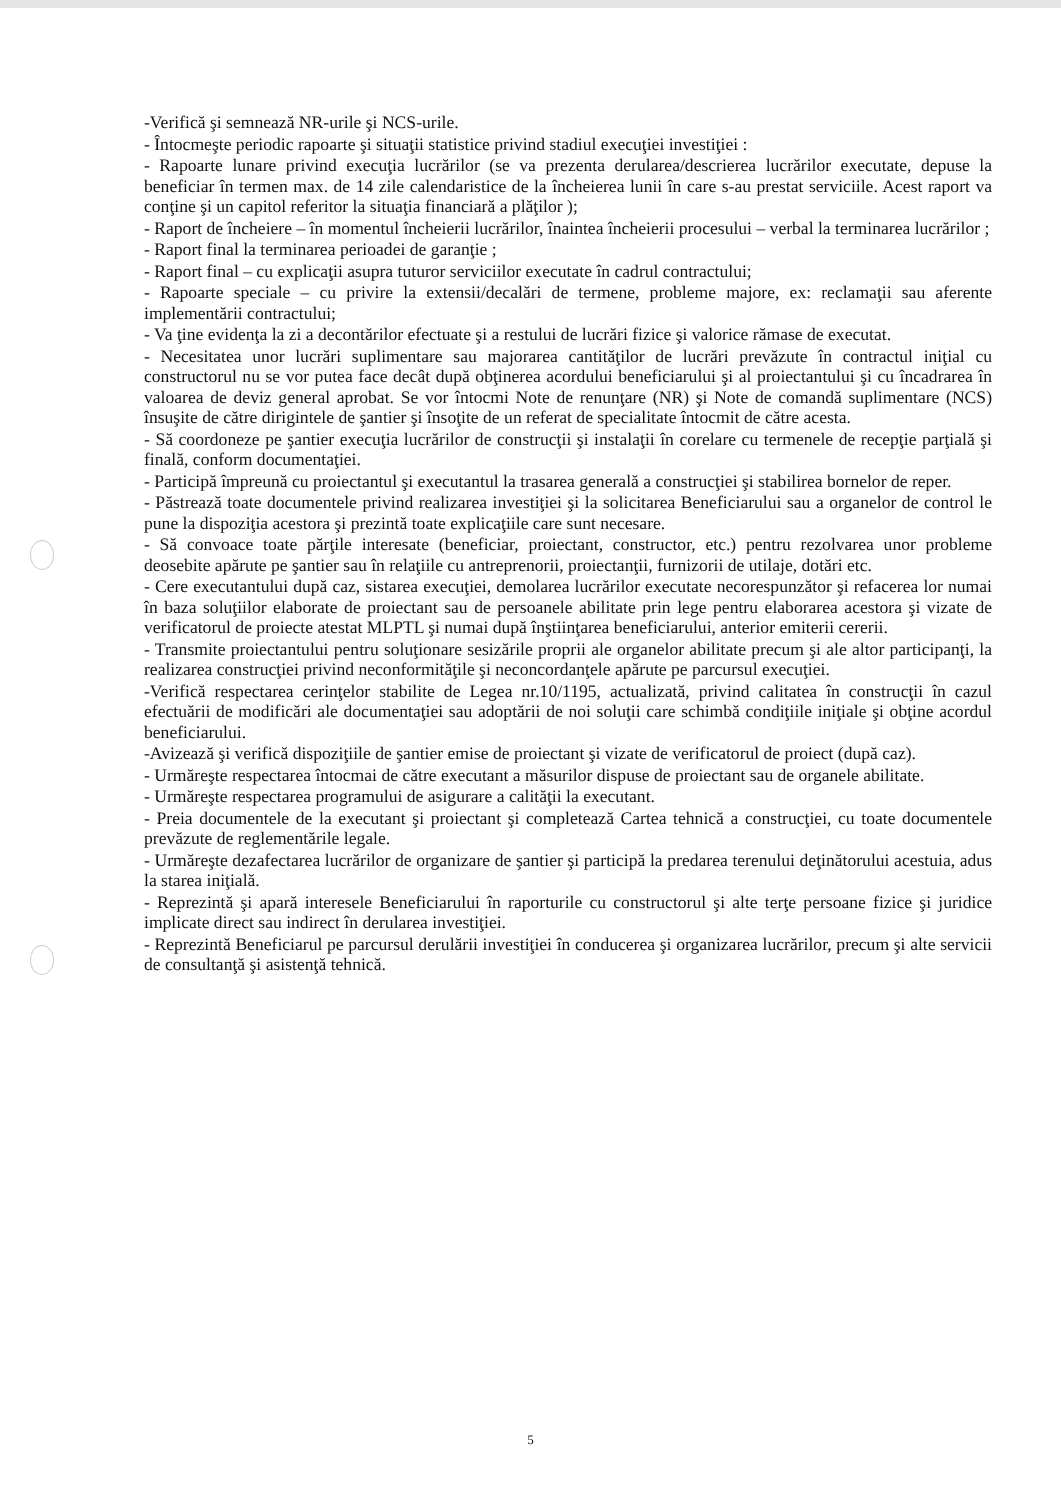-Verifică şi semnează NR-urile şi NCS-urile.
- Întocmeşte periodic rapoarte şi situaţii statistice privind stadiul execuţiei investiţiei :
- Rapoarte lunare privind execuţia lucrărilor (se va prezenta derularea/descrierea lucrărilor executate, depuse la beneficiar în termen max. de 14 zile calendaristice de la încheierea lunii în care s-au prestat serviciile. Acest raport va conţine şi un capitol referitor la situaţia financiară a plăţilor );
- Raport de încheiere – în momentul încheierii lucrărilor, înaintea încheierii procesului – verbal la terminarea lucrărilor ;
- Raport final la terminarea perioadei de garanţie ;
- Raport final – cu explicaţii asupra tuturor serviciilor executate în cadrul contractului;
- Rapoarte speciale – cu privire la extensii/decalări de termene, probleme majore, ex: reclamaţii sau aferente implementării contractului;
- Va ţine evidenţa la zi a decontărilor efectuate şi a restului de lucrări fizice şi valorice rămase de executat.
- Necesitatea unor lucrări suplimentare sau majorarea cantităţilor de lucrări prevăzute în contractul iniţial cu constructorul nu se vor putea face decât după obţinerea acordului beneficiarului şi al proiectantului şi cu încadrarea în valoarea de deviz general aprobat. Se vor întocmi Note de renunţare (NR) şi Note de comandă suplimentare (NCS) însuşite de către dirigintele de şantier şi însoţite de un referat de specialitate întocmit de către acesta.
- Să coordoneze pe şantier execuţia lucrărilor de construcţii şi instalaţii în corelare cu termenele de recepţie parţială şi finală, conform documentaţiei.
- Participă împreună cu proiectantul şi executantul la trasarea generală a construcţiei şi stabilirea bornelor de reper.
- Păstrează toate documentele privind realizarea investiţiei şi la solicitarea Beneficiarului sau a organelor de control le pune la dispoziţia acestora şi prezintă toate explicaţiile care sunt necesare.
- Să convoace toate părţile interesate (beneficiar, proiectant, constructor, etc.) pentru rezolvarea unor probleme deosebite apărute pe şantier sau în relaţiile cu antreprenorii, proiectanţii, furnizorii de utilaje, dotări etc.
- Cere executantului după caz, sistarea execuţiei, demolarea lucrărilor executate necorespunzător şi refacerea lor numai în baza soluţiilor elaborate de proiectant sau de persoanele abilitate prin lege pentru elaborarea acestora şi vizate de verificatorul de proiecte atestat MLPTL şi numai după înştiinţarea beneficiarului, anterior emiterii cererii.
- Transmite proiectantului pentru soluţionare sesizările proprii ale organelor abilitate precum şi ale altor participanţi, la realizarea construcţiei privind neconformităţile şi neconcordanţele apărute pe parcursul execuţiei.
-Verifică respectarea cerinţelor stabilite de Legea nr.10/1195, actualizată, privind calitatea în construcţii în cazul efectuării de modificări ale documentaţiei sau adoptării de noi soluţii care schimbă condiţiile iniţiale şi obţine acordul beneficiarului.
-Avizează şi verifică dispoziţiile de şantier emise de proiectant şi vizate de verificatorul de proiect (după caz).
- Urmăreşte respectarea întocmai de către executant a măsurilor dispuse de proiectant sau de organele abilitate.
- Urmăreşte respectarea programului de asigurare a calităţii la executant.
- Preia documentele de la executant şi proiectant şi completează Cartea tehnică a construcţiei, cu toate documentele prevăzute de reglementările legale.
- Urmăreşte dezafectarea lucrărilor de organizare de şantier şi participă la predarea terenului deţinătorului acestuia, adus la starea iniţială.
- Reprezintă şi apară interesele Beneficiarului în raporturile cu constructorul şi alte terţe persoane fizice şi juridice implicate direct sau indirect în derularea investiţiei.
- Reprezintă Beneficiarul pe parcursul derulării investiţiei în conducerea şi organizarea lucrărilor, precum şi alte servicii de consultanţă şi asistenţă tehnică.
5